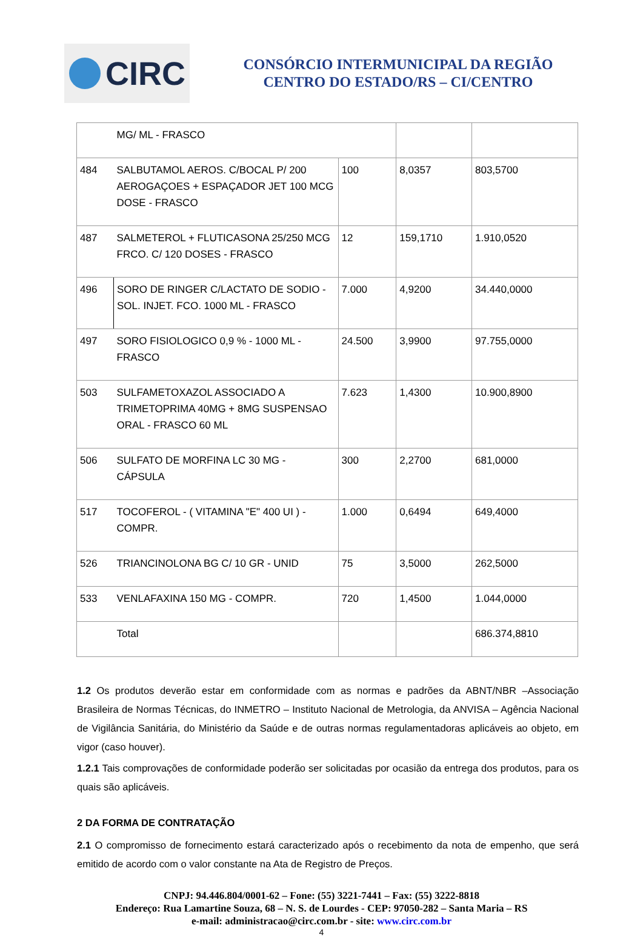CIRC
CONSÓRCIO INTERMUNICIPAL DA REGIÃO
CENTRO DO ESTADO/RS – CI/CENTRO
| | MG/ ML - FRASCO | | | |
| 484 | SALBUTAMOL AEROS. C/BOCAL P/ 200 AEROGAÇOES + ESPAÇADOR JET 100 MCG DOSE - FRASCO | 100 | 8,0357 | 803,5700 |
| 487 | SALMETEROL + FLUTICASONA 25/250 MCG FRCO. C/ 120 DOSES - FRASCO | 12 | 159,1710 | 1.910,0520 |
| 496 | SORO DE RINGER C/LACTATO DE SODIO - SOL. INJET. FCO. 1000 ML - FRASCO | 7.000 | 4,9200 | 34.440,0000 |
| 497 | SORO FISIOLOGICO 0,9 % - 1000 ML - FRASCO | 24.500 | 3,9900 | 97.755,0000 |
| 503 | SULFAMETOXAZOL ASSOCIADO A TRIMETOPRIMA 40MG + 8MG SUSPENSAO ORAL - FRASCO 60 ML | 7.623 | 1,4300 | 10.900,8900 |
| 506 | SULFATO DE MORFINA LC 30 MG - CÁPSULA | 300 | 2,2700 | 681,0000 |
| 517 | TOCOFEROL - ( VITAMINA "E" 400 UI ) - COMPR. | 1.000 | 0,6494 | 649,4000 |
| 526 | TRIANCINOLONA BG C/ 10 GR - UNID | 75 | 3,5000 | 262,5000 |
| 533 | VENLAFAXINA 150 MG - COMPR. | 720 | 1,4500 | 1.044,0000 |
| | Total | | | 686.374,8810 |
1.2 Os produtos deverão estar em conformidade com as normas e padrões da ABNT/NBR –Associação Brasileira de Normas Técnicas, do INMETRO – Instituto Nacional de Metrologia, da ANVISA – Agência Nacional de Vigilância Sanitária, do Ministério da Saúde e de outras normas regulamentadoras aplicáveis ao objeto, em vigor (caso houver).
1.2.1 Tais comprovações de conformidade poderão ser solicitadas por ocasião da entrega dos produtos, para os quais são aplicáveis.
2 DA FORMA DE CONTRATAÇÃO
2.1 O compromisso de fornecimento estará caracterizado após o recebimento da nota de empenho, que será emitido de acordo com o valor constante na Ata de Registro de Preços.
CNPJ: 94.446.804/0001-62 – Fone: (55) 3221-7441 – Fax: (55) 3222-8818
Endereço: Rua Lamartine Souza, 68 – N. S. de Lourdes - CEP: 97050-282 – Santa Maria – RS
e-mail: administracao@circ.com.br - site: www.circ.com.br
4